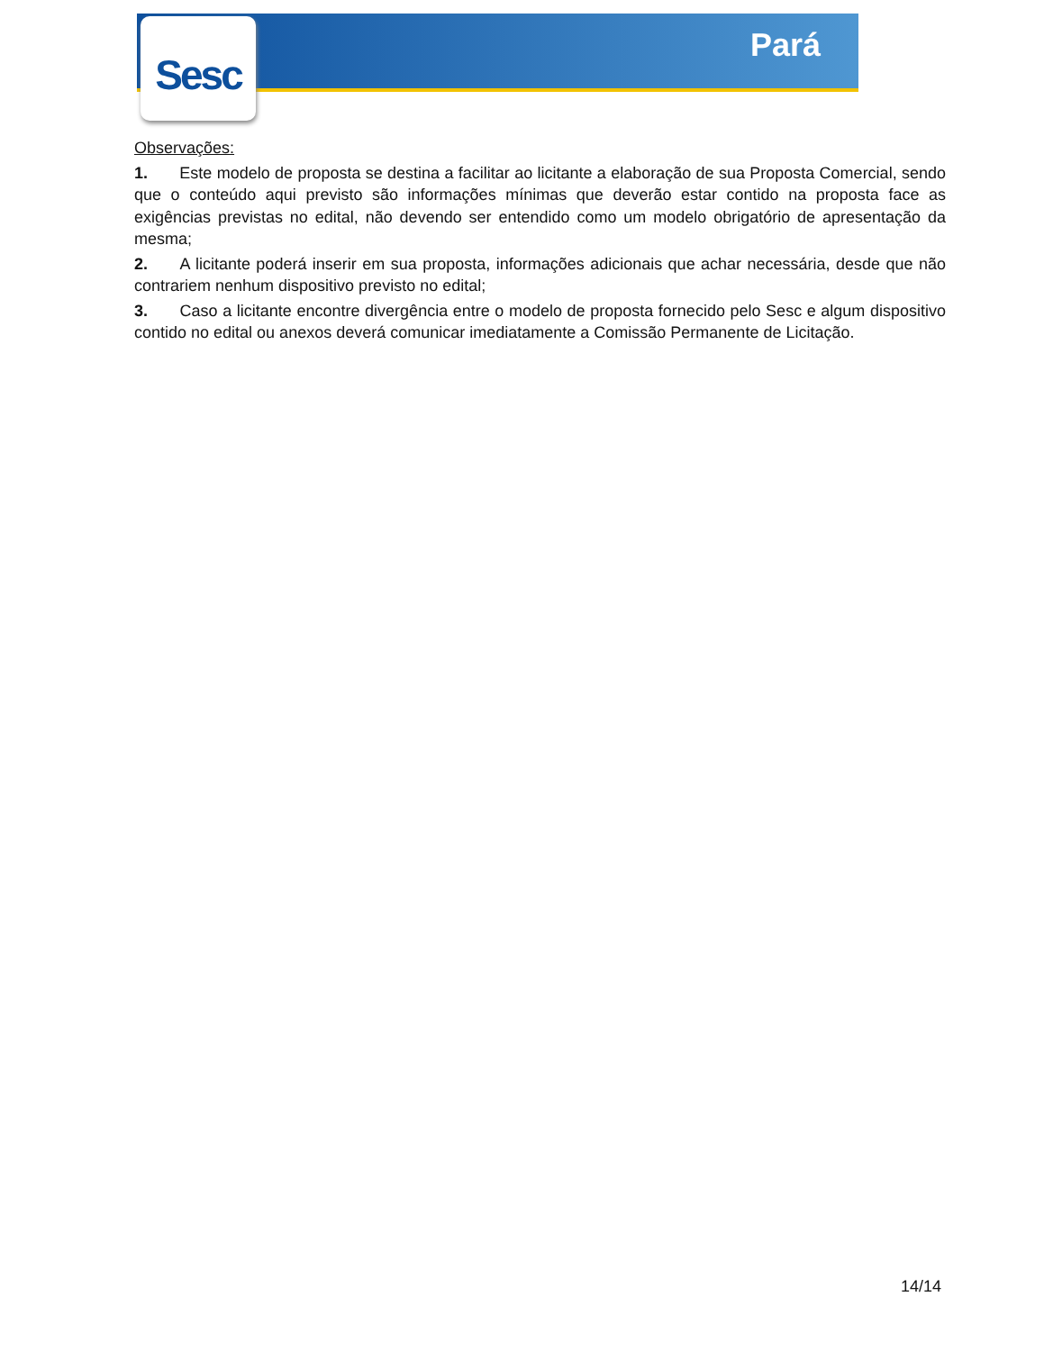Sesc
Pará
Observações:
1. Este modelo de proposta se destina a facilitar ao licitante a elaboração de sua Proposta Comercial, sendo que o conteúdo aqui previsto são informações mínimas que deverão estar contido na proposta face as exigências previstas no edital, não devendo ser entendido como um modelo obrigatório de apresentação da mesma;
2. A licitante poderá inserir em sua proposta, informações adicionais que achar necessária, desde que não contrariem nenhum dispositivo previsto no edital;
3. Caso a licitante encontre divergência entre o modelo de proposta fornecido pelo Sesc e algum dispositivo contido no edital ou anexos deverá comunicar imediatamente a Comissão Permanente de Licitação.
14/14